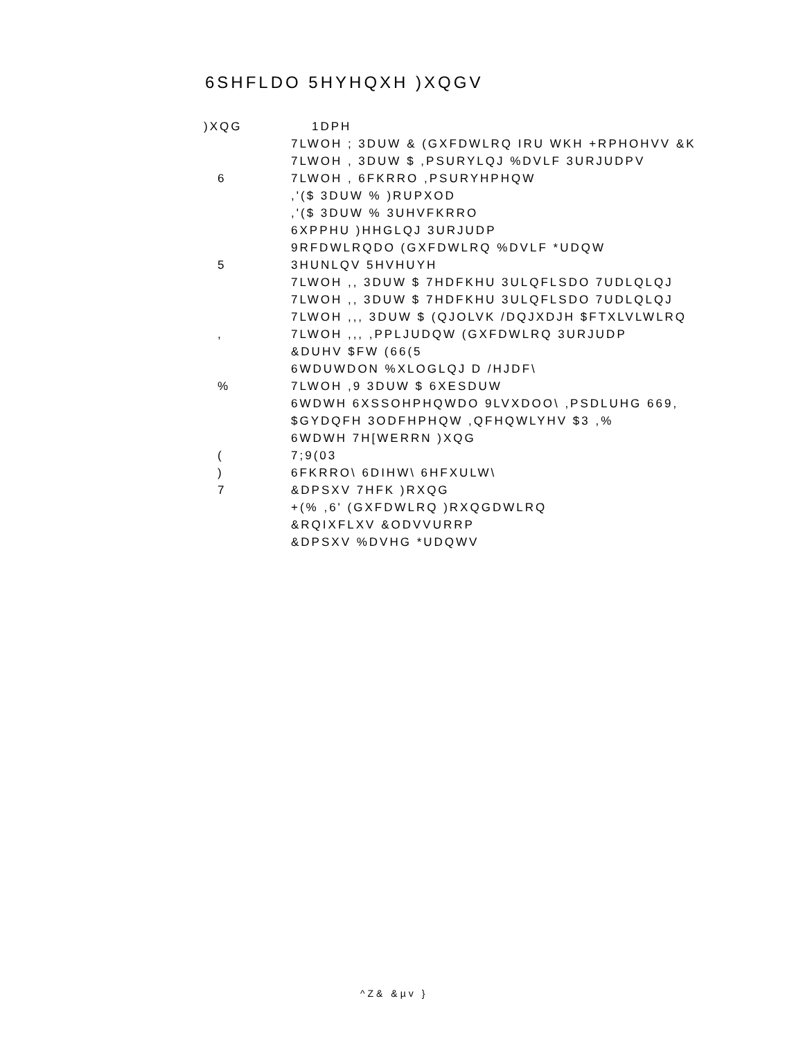6SHFLDO 5HYHQXH )XQGV
| )XQG | 1DPH |
| --- | --- |
| | 7LWOH ; 3DUW & (GXFDWLRQ IRU WKH +RPHOHVV &K |
| | 7LWOH , 3DUW $ ,PSURYLQJ %DVLF 3URJUDPV |
| 6 | 7LWOH , 6FKRRO ,PSURYHPHQW |
| | ,'($ 3DUW % )RUPXOD |
| | ,'($ 3DUW % 3UHVFKRRO |
| | 6XPPHU )HHGLQJ 3URJUDP |
| | 9RFDWLRQDO (GXFDWLRQ %DVLF *UDQW |
| 5 | 3HUNLQV 5HVHUYH |
| | 7LWOH ,, 3DUW $ 7HDFKHU 3ULQFLSDO 7UDLQLQJ |
| | 7LWOH ,, 3DUW $ 7HDFKHU 3ULQFLSDO 7UDLQLQJ |
| | 7LWOH ,,, 3DUW $ (QJOLVK /DQJXDJH $FTXLVLWLRQ |
| , | 7LWOH ,,, ,PPLJUDQW (GXFDWLRQ 3URJUDP |
| | &DUHV $FW (66(5 |
| | 6WDUWDON %XLOGLQJ D /HJDF\ |
| % | 7LWOH ,9 3DUW $ 6XESDUW |
| | 6WDWH 6XSSOHPHQWDO 9LVXDOO\ ,PSDLUHG 669, |
| | $GYDQFH 3ODFHPHQW ,QFHQWLYHV $3 ,% |
| | 6WDWH 7H[WERRN )XQG |
| ( | 7;9(03 |
| ) | 6FKRRO\ 6DIHW\ 6HFXULW\ |
| 7 | &DPSXV 7HFK )RXQG |
| | +(% ,6' (GXFDWLRQ )RXQGDWLRQ |
| | &RQIXFLXV &ODVVURRP |
| | &DPSXV %DVHG *UDQWV |
^Z& &µv }